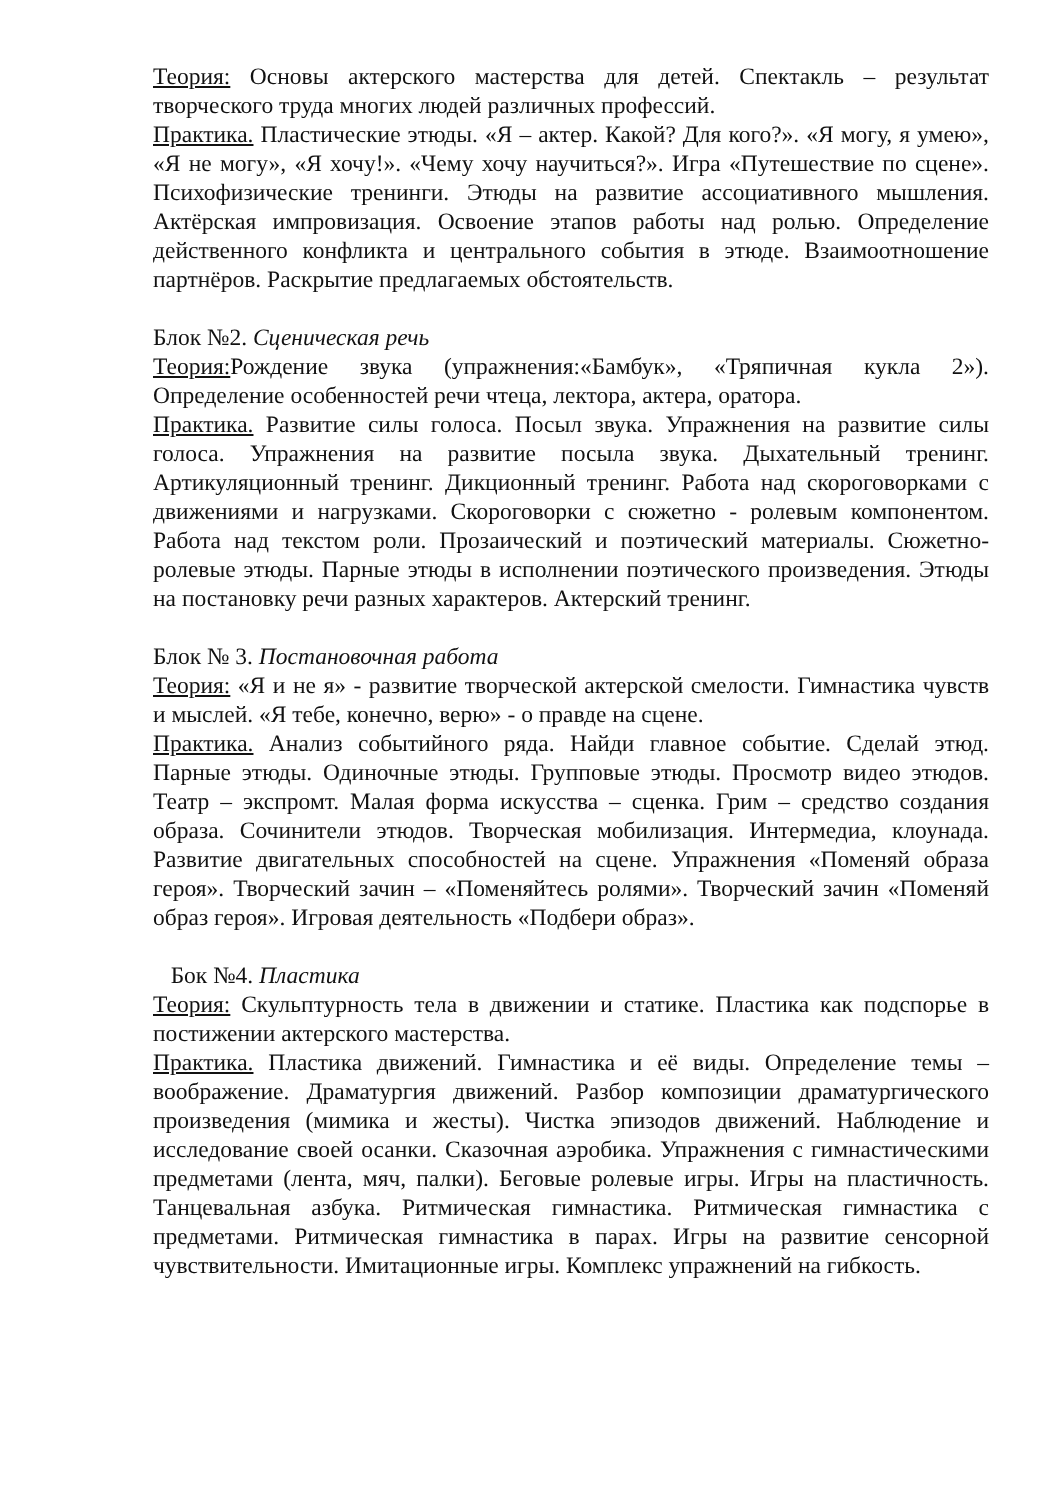Теория: Основы актерского мастерства для детей. Спектакль – результат творческого труда многих людей различных профессий.
Практика. Пластические этюды. «Я – актер. Какой? Для кого?». «Я могу, я умею», «Я не могу», «Я хочу!». «Чему хочу научиться?». Игра «Путешествие по сцене». Психофизические тренинги. Этюды на развитие ассоциативного мышления. Актёрская импровизация. Освоение этапов работы над ролью. Определение действенного конфликта и центрального события в этюде. Взаимоотношение партнёров. Раскрытие предлагаемых обстоятельств.
Блок №2. Сценическая речь
Теория: Рождение звука (упражнения:«Бамбук», «Тряпичная кукла 2»). Определение особенностей речи чтеца, лектора, актера, оратора.
Практика. Развитие силы голоса. Посыл звука. Упражнения на развитие силы голоса. Упражнения на развитие посыла звука. Дыхательный тренинг. Артикуляционный тренинг. Дикционный тренинг. Работа над скороговорками с движениями и нагрузками. Скороговорки с сюжетно - ролевым компонентом. Работа над текстом роли. Прозаический и поэтический материалы. Сюжетно-ролевые этюды. Парные этюды в исполнении поэтического произведения. Этюды на постановку речи разных характеров. Актерский тренинг.
Блок № 3. Постановочная работа
Теория: «Я и не я» - развитие творческой актерской смелости. Гимнастика чувств и мыслей. «Я тебе, конечно, верю» - о правде на сцене.
Практика. Анализ событийного ряда. Найди главное событие. Сделай этюд. Парные этюды. Одиночные этюды. Групповые этюды. Просмотр видео этюдов. Театр – экспромт. Малая форма искусства – сценка. Грим – средство создания образа. Сочинители этюдов. Творческая мобилизация. Интермедиа, клоунада. Развитие двигательных способностей на сцене. Упражнения «Поменяй образа героя». Творческий зачин – «Поменяйтесь ролями». Творческий зачин «Поменяй образ героя». Игровая деятельность «Подбери образ».
Бок №4. Пластика
Теория: Скульптурность тела в движении и статике. Пластика как подспорье в постижении актерского мастерства.
Практика. Пластика движений. Гимнастика и её виды. Определение темы – воображение. Драматургия движений. Разбор композиции драматургического произведения (мимика и жесты). Чистка эпизодов движений. Наблюдение и исследование своей осанки. Сказочная аэробика. Упражнения с гимнастическими предметами (лента, мяч, палки). Беговые ролевые игры. Игры на пластичность. Танцевальная азбука. Ритмическая гимнастика. Ритмическая гимнастика с предметами. Ритмическая гимнастика в парах. Игры на развитие сенсорной чувствительности. Имитационные игры. Комплекс упражнений на гибкость.